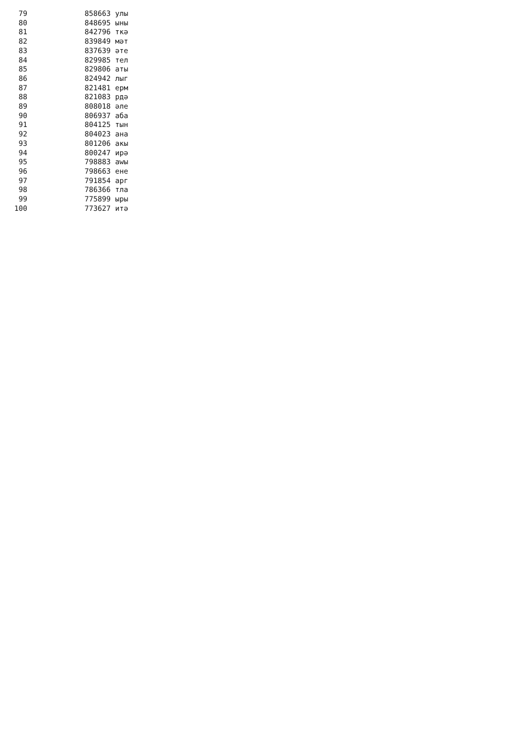| 79 | 858663 | улы |
| 80 | 848695 | ыны |
| 81 | 842796 | ткә |
| 82 | 839849 | мәт |
| 83 | 837639 | әте |
| 84 | 829985 | тел |
| 85 | 829806 | аты |
| 86 | 824942 | лыг |
| 87 | 821481 | ерм |
| 88 | 821083 | рдә |
| 89 | 808018 | әле |
| 90 | 806937 | аба |
| 91 | 804125 | тын |
| 92 | 804023 | ана |
| 93 | 801206 | акы |
| 94 | 800247 | ирә |
| 95 | 798883 | аwы |
| 96 | 798663 | ене |
| 97 | 791854 | арг |
| 98 | 786366 | тла |
| 99 | 775899 | ыры |
| 100 | 773627 | итә |